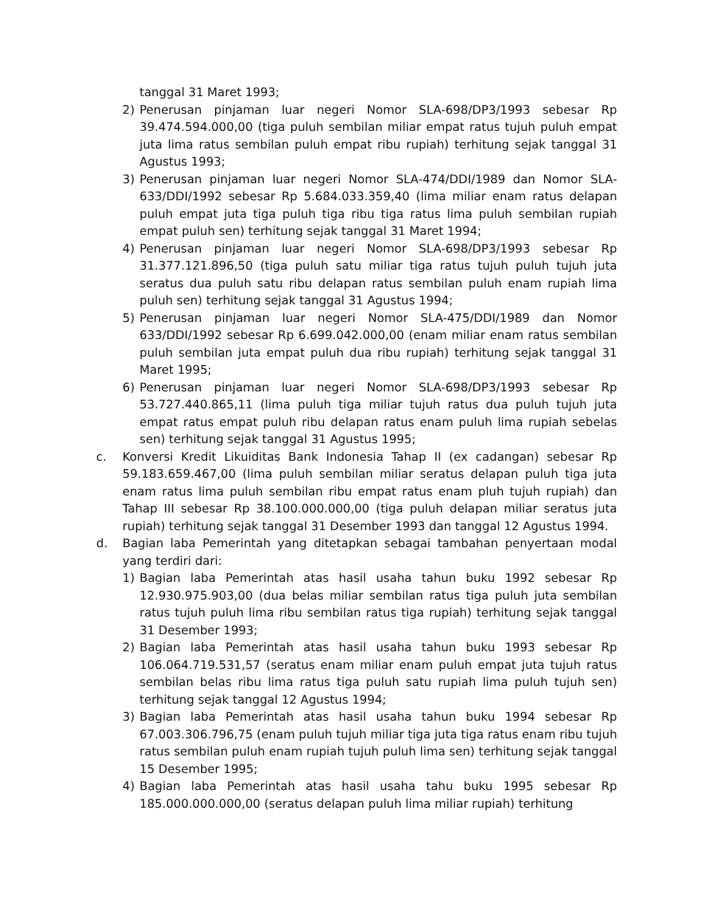tanggal 31 Maret 1993;
2) Penerusan pinjaman luar negeri Nomor SLA-698/DP3/1993 sebesar Rp 39.474.594.000,00 (tiga puluh sembilan miliar empat ratus tujuh puluh empat juta lima ratus sembilan puluh empat ribu rupiah) terhitung sejak tanggal 31 Agustus 1993;
3) Penerusan pinjaman luar negeri Nomor SLA-474/DDI/1989 dan Nomor SLA-633/DDI/1992 sebesar Rp 5.684.033.359,40 (lima miliar enam ratus delapan puluh empat juta tiga puluh tiga ribu tiga ratus lima puluh sembilan rupiah empat puluh sen) terhitung sejak tanggal 31 Maret 1994;
4) Penerusan pinjaman luar negeri Nomor SLA-698/DP3/1993 sebesar Rp 31.377.121.896,50 (tiga puluh satu miliar tiga ratus tujuh puluh tujuh juta seratus dua puluh satu ribu delapan ratus sembilan puluh enam rupiah lima puluh sen) terhitung sejak tanggal 31 Agustus 1994;
5) Penerusan pinjaman luar negeri Nomor SLA-475/DDI/1989 dan Nomor 633/DDI/1992 sebesar Rp 6.699.042.000,00 (enam miliar enam ratus sembilan puluh sembilan juta empat puluh dua ribu rupiah) terhitung sejak tanggal 31 Maret 1995;
6) Penerusan pinjaman luar negeri Nomor SLA-698/DP3/1993 sebesar Rp 53.727.440.865,11 (lima puluh tiga miliar tujuh ratus dua puluh tujuh juta empat ratus empat puluh ribu delapan ratus enam puluh lima rupiah sebelas sen) terhitung sejak tanggal 31 Agustus 1995;
c. Konversi Kredit Likuiditas Bank Indonesia Tahap II (ex cadangan) sebesar Rp 59.183.659.467,00 (lima puluh sembilan miliar seratus delapan puluh tiga juta enam ratus lima puluh sembilan ribu empat ratus enam pluh tujuh rupiah) dan Tahap III sebesar Rp 38.100.000.000,00 (tiga puluh delapan miliar seratus juta rupiah) terhitung sejak tanggal 31 Desember 1993 dan tanggal 12 Agustus 1994.
d. Bagian laba Pemerintah yang ditetapkan sebagai tambahan penyertaan modal yang terdiri dari:
1) Bagian laba Pemerintah atas hasil usaha tahun buku 1992 sebesar Rp 12.930.975.903,00 (dua belas miliar sembilan ratus tiga puluh juta sembilan ratus tujuh puluh lima ribu sembilan ratus tiga rupiah) terhitung sejak tanggal 31 Desember 1993;
2) Bagian laba Pemerintah atas hasil usaha tahun buku 1993 sebesar Rp 106.064.719.531,57 (seratus enam miliar enam puluh empat juta tujuh ratus sembilan belas ribu lima ratus tiga puluh satu rupiah lima puluh tujuh sen) terhitung sejak tanggal 12 Agustus 1994;
3) Bagian laba Pemerintah atas hasil usaha tahun buku 1994 sebesar Rp 67.003.306.796,75 (enam puluh tujuh miliar tiga juta tiga ratus enam ribu tujuh ratus sembilan puluh enam rupiah tujuh puluh lima sen) terhitung sejak tanggal 15 Desember 1995;
4) Bagian laba Pemerintah atas hasil usaha tahu buku 1995 sebesar Rp 185.000.000.000,00 (seratus delapan puluh lima miliar rupiah) terhitung